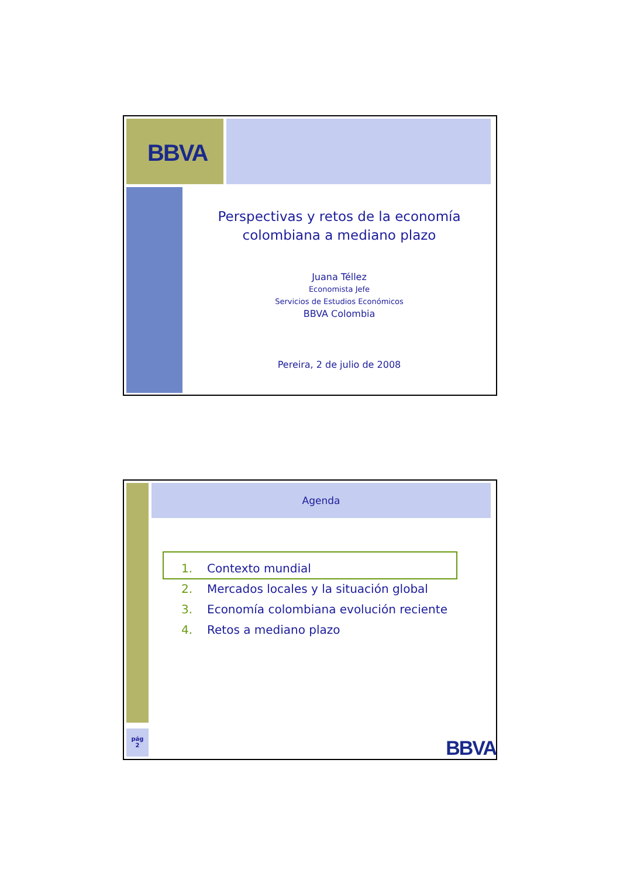BBVA
Perspectivas y retos de la economía
colombiana a mediano plazo
Juana Téllez
Economista Jefe
Servicios de Estudios Económicos
BBVA Colombia
Pereira, 2 de julio de 2008
pág
2
Agenda
1. Contexto mundial
2. Mercados locales y la situación global
3. Economía colombiana evolución reciente
4. Retos a mediano plazo
BBVA